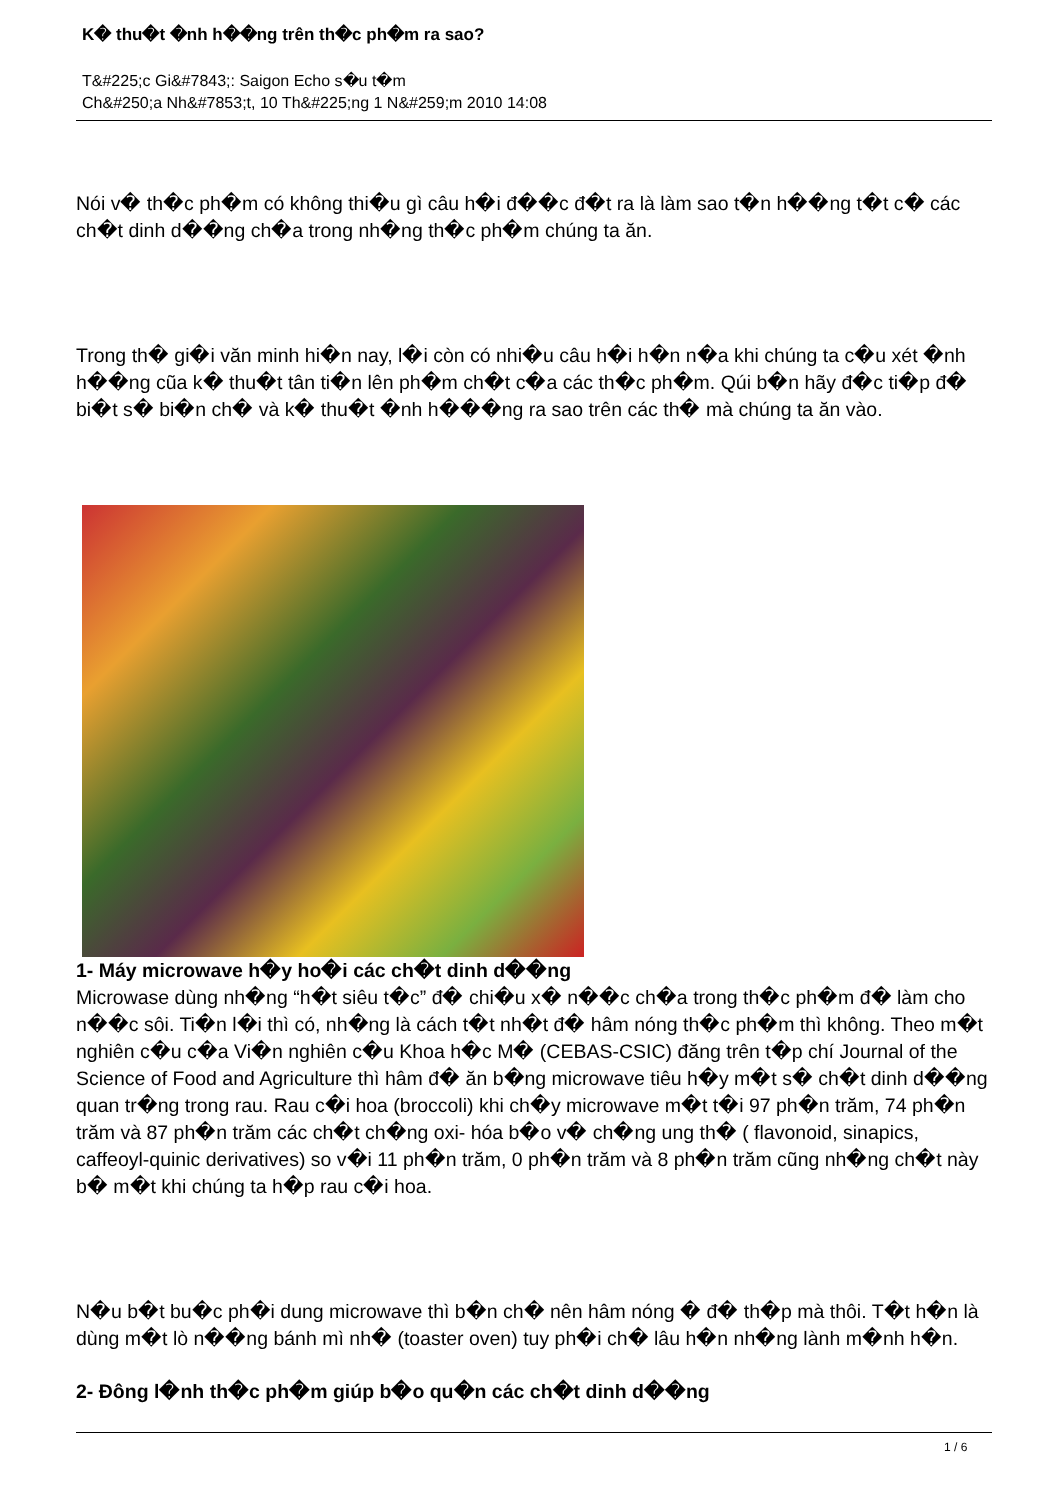K� thu�t �nh h��ng trên th�c ph�m ra sao?
T&#225;c Gi&#7843;: Saigon Echo s�u t�m
Ch&#250;a Nh&#7853;t, 10 Th&#225;ng 1 N&#259;m 2010 14:08
Nói v� th�c ph�m có không thi�u gì câu h�i đ��c đ�t ra là làm sao t�n h��ng t�t c� các ch�t dinh d��ng ch�a trong nh�ng th�c ph�m chúng ta ăn.
Trong th� gi�i văn minh hi�n nay, l�i còn có nhi�u câu h�i h�n n�a khi chúng ta c�u xét �nh h��ng cũa k� thu�t tân ti�n lên ph�m ch�t c�a các th�c ph�m. Qúi b�n hãy đ�c ti�p đ� bi�t s� bi�n ch� và k� thu�t �nh h���ng ra sao trên các th� mà chúng ta ăn vào.
1- Máy microwave h�y ho�i các ch�t dinh d��ng
Microwase dùng nh�ng “h�t siêu t�c” đ� chi�u x� n��c ch�a trong th�c ph�m đ� làm cho n��c sôi. Ti�n l�i thì có, nh�ng là cách t�t nh�t đ� hâm nóng th�c ph�m thì không. Theo m�t nghiên c�u c�a Vi�n nghiên c�u Khoa h�c M� (CEBAS-CSIC) đăng trên t�p chí Journal of the Science of Food and Agriculture thì hâm đ� ăn b�ng microwave tiêu h�y m�t s� ch�t dinh d��ng quan tr�ng trong rau. Rau c�i hoa (broccoli) khi ch�y microwave m�t t�i 97 ph�n trăm, 74 ph�n trăm và 87 ph�n trăm các ch�t ch�ng oxi- hóa b�o v� ch�ng ung th� ( flavonoid, sinapics, caffeoyl-quinic derivatives) so v�i 11 ph�n trăm, 0 ph�n trăm và 8 ph�n trăm cũng nh�ng ch�t này b� m�t khi chúng ta h�p rau c�i hoa.
N�u b�t bu�c ph�i dung microwave thì b�n ch� nên hâm nóng � đ� th�p mà thôi. T�t h�n là dùng m�t lò n��ng bánh mì nh� (toaster oven) tuy ph�i ch� lâu h�n nh�ng lành m�nh h�n.
2- Đông l�nh th�c ph�m giúp b�o qu�n các ch�t dinh d��ng
1 / 6